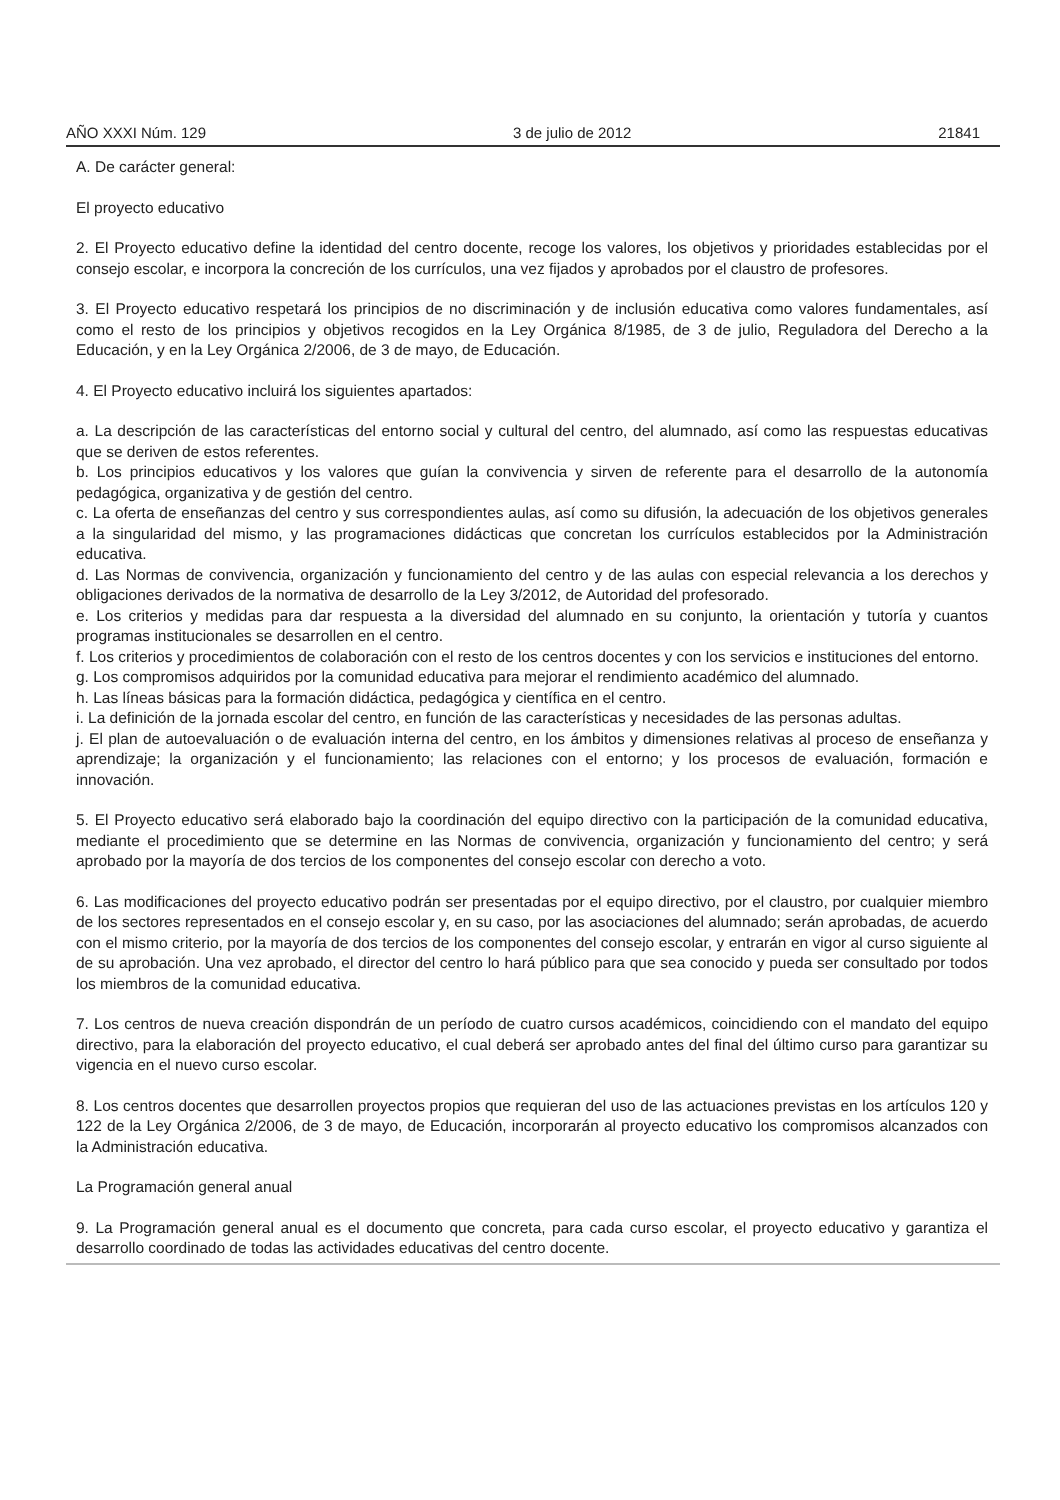AÑO XXXI Núm. 129 3 de julio de 2012 21841
A. De carácter general:
El proyecto educativo
2. El Proyecto educativo define la identidad del centro docente, recoge los valores, los objetivos y prioridades establecidas por el consejo escolar, e incorpora la concreción de los currículos, una vez fijados y aprobados por el claustro de profesores.
3. El Proyecto educativo respetará los principios de no discriminación y de inclusión educativa como valores fundamentales, así como el resto de los principios y objetivos recogidos en la Ley Orgánica 8/1985, de 3 de julio, Reguladora del Derecho a la Educación, y en la Ley Orgánica 2/2006, de 3 de mayo, de Educación.
4. El Proyecto educativo incluirá los siguientes apartados:
a. La descripción de las características del entorno social y cultural del centro, del alumnado, así como las respuestas educativas que se deriven de estos referentes.
b. Los principios educativos y los valores que guían la convivencia y sirven de referente para el desarrollo de la autonomía pedagógica, organizativa y de gestión del centro.
c. La oferta de enseñanzas del centro y sus correspondientes aulas, así como su difusión, la adecuación de los objetivos generales a la singularidad del mismo, y las programaciones didácticas que concretan los currículos establecidos por la Administración educativa.
d. Las Normas de convivencia, organización y funcionamiento del centro y de las aulas con especial relevancia a los derechos y obligaciones derivados de la normativa de desarrollo de la Ley 3/2012, de Autoridad del profesorado.
e. Los criterios y medidas para dar respuesta a la diversidad del alumnado en su conjunto, la orientación y tutoría y cuantos programas institucionales se desarrollen en el centro.
f. Los criterios y procedimientos de colaboración con el resto de los centros docentes y con los servicios e instituciones del entorno.
g. Los compromisos adquiridos por la comunidad educativa para mejorar el rendimiento académico del alumnado.
h. Las líneas básicas para la formación didáctica, pedagógica y científica en el centro.
i. La definición de la jornada escolar del centro, en función de las características y necesidades de las personas adultas.
j. El plan de autoevaluación o de evaluación interna del centro, en los ámbitos y dimensiones relativas al proceso de enseñanza y aprendizaje; la organización y el funcionamiento; las relaciones con el entorno; y los procesos de evaluación, formación e innovación.
5. El Proyecto educativo será elaborado bajo la coordinación del equipo directivo con la participación de la comunidad educativa, mediante el procedimiento que se determine en las Normas de convivencia, organización y funcionamiento del centro; y será aprobado por la mayoría de dos tercios de los componentes del consejo escolar con derecho a voto.
6. Las modificaciones del proyecto educativo podrán ser presentadas por el equipo directivo, por el claustro, por cualquier miembro de los sectores representados en el consejo escolar y, en su caso, por las asociaciones del alumnado; serán aprobadas, de acuerdo con el mismo criterio, por la mayoría de dos tercios de los componentes del consejo escolar, y entrarán en vigor al curso siguiente al de su aprobación. Una vez aprobado, el director del centro lo hará público para que sea conocido y pueda ser consultado por todos los miembros de la comunidad educativa.
7. Los centros de nueva creación dispondrán de un período de cuatro cursos académicos, coincidiendo con el mandato del equipo directivo, para la elaboración del proyecto educativo, el cual deberá ser aprobado antes del final del último curso para garantizar su vigencia en el nuevo curso escolar.
8. Los centros docentes que desarrollen proyectos propios que requieran del uso de las actuaciones previstas en los artículos 120 y 122 de la Ley Orgánica 2/2006, de 3 de mayo, de Educación, incorporarán al proyecto educativo los compromisos alcanzados con la Administración educativa.
La Programación general anual
9. La Programación general anual es el documento que concreta, para cada curso escolar, el proyecto educativo y garantiza el desarrollo coordinado de todas las actividades educativas del centro docente.